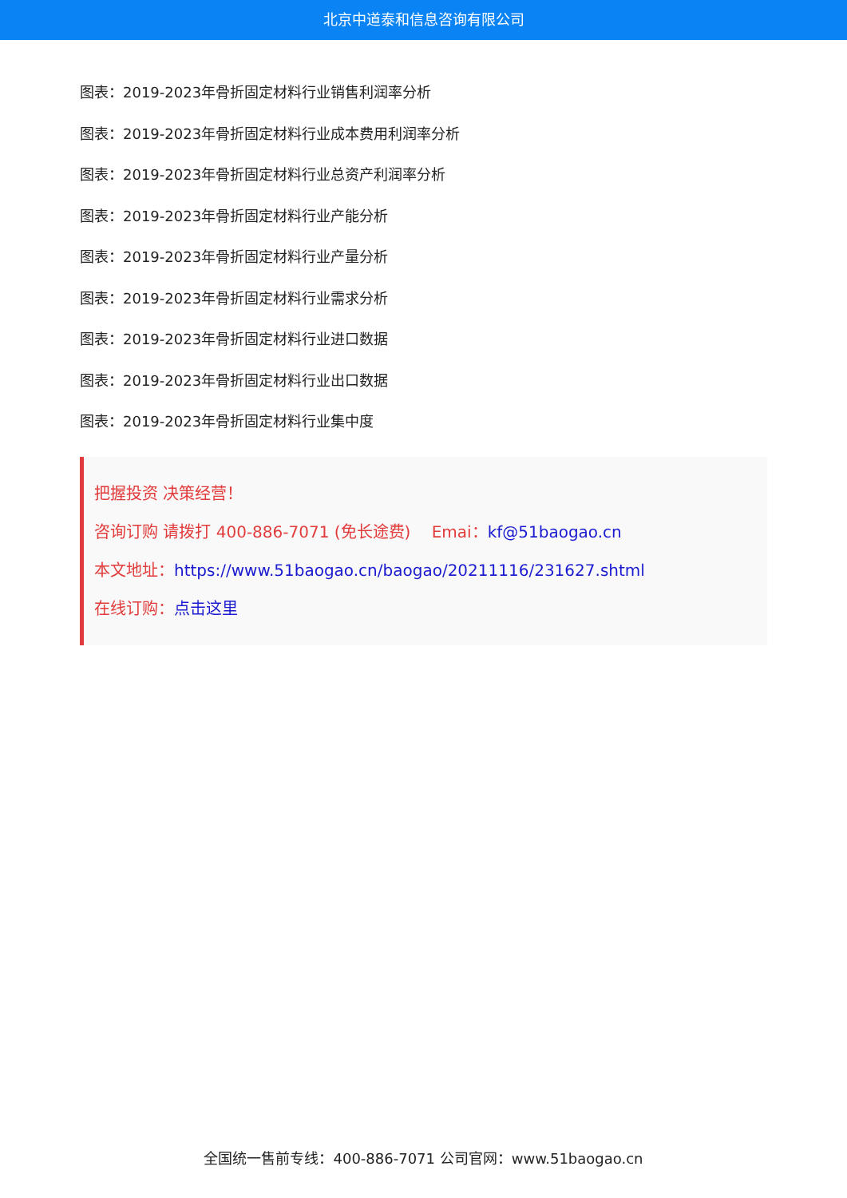北京中道泰和信息咨询有限公司
图表：2019-2023年骨折固定材料行业销售利润率分析
图表：2019-2023年骨折固定材料行业成本费用利润率分析
图表：2019-2023年骨折固定材料行业总资产利润率分析
图表：2019-2023年骨折固定材料行业产能分析
图表：2019-2023年骨折固定材料行业产量分析
图表：2019-2023年骨折固定材料行业需求分析
图表：2019-2023年骨折固定材料行业进口数据
图表：2019-2023年骨折固定材料行业出口数据
图表：2019-2023年骨折固定材料行业集中度
把握投资 决策经营！
咨询订购 请拨打 400-886-7071 (免长途费)　 Emai：kf@51baogao.cn
本文地址：https://www.51baogao.cn/baogao/20211116/231627.shtml
在线订购：点击这里
全国统一售前专线：400-886-7071 公司官网：www.51baogao.cn